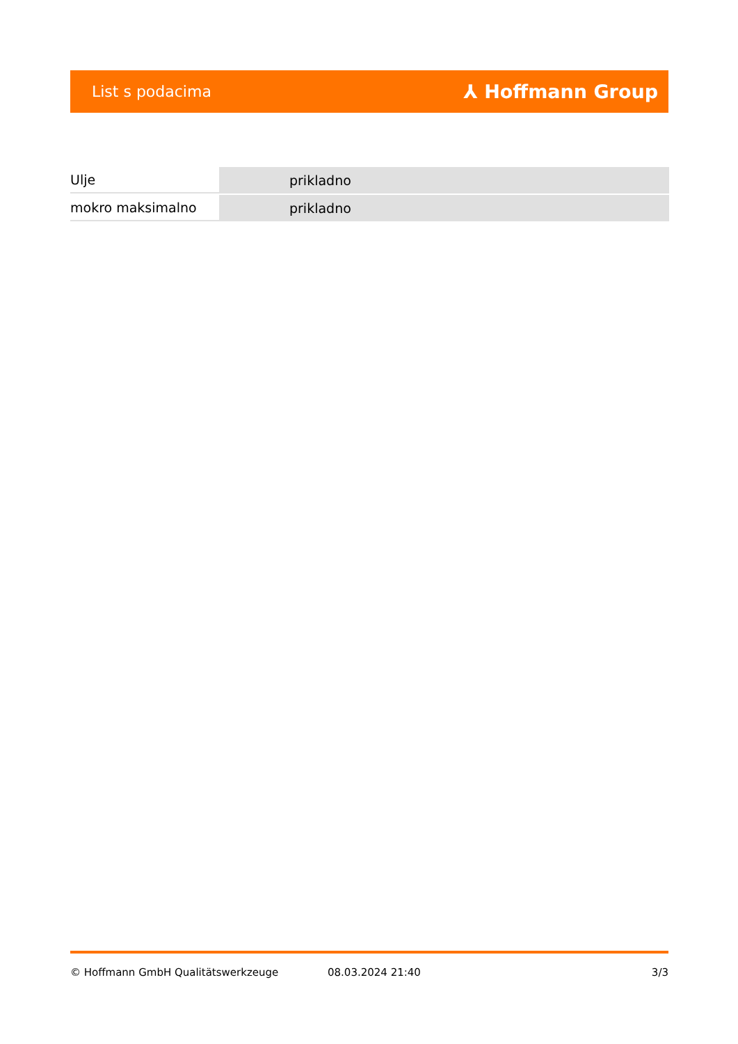List s podacima ⅄ Hoffmann Group
| Ulje | prikladno |
| mokro maksimalno | prikladno |
© Hoffmann GmbH Qualitätswerkzeuge 08.03.2024 21:40 3/3